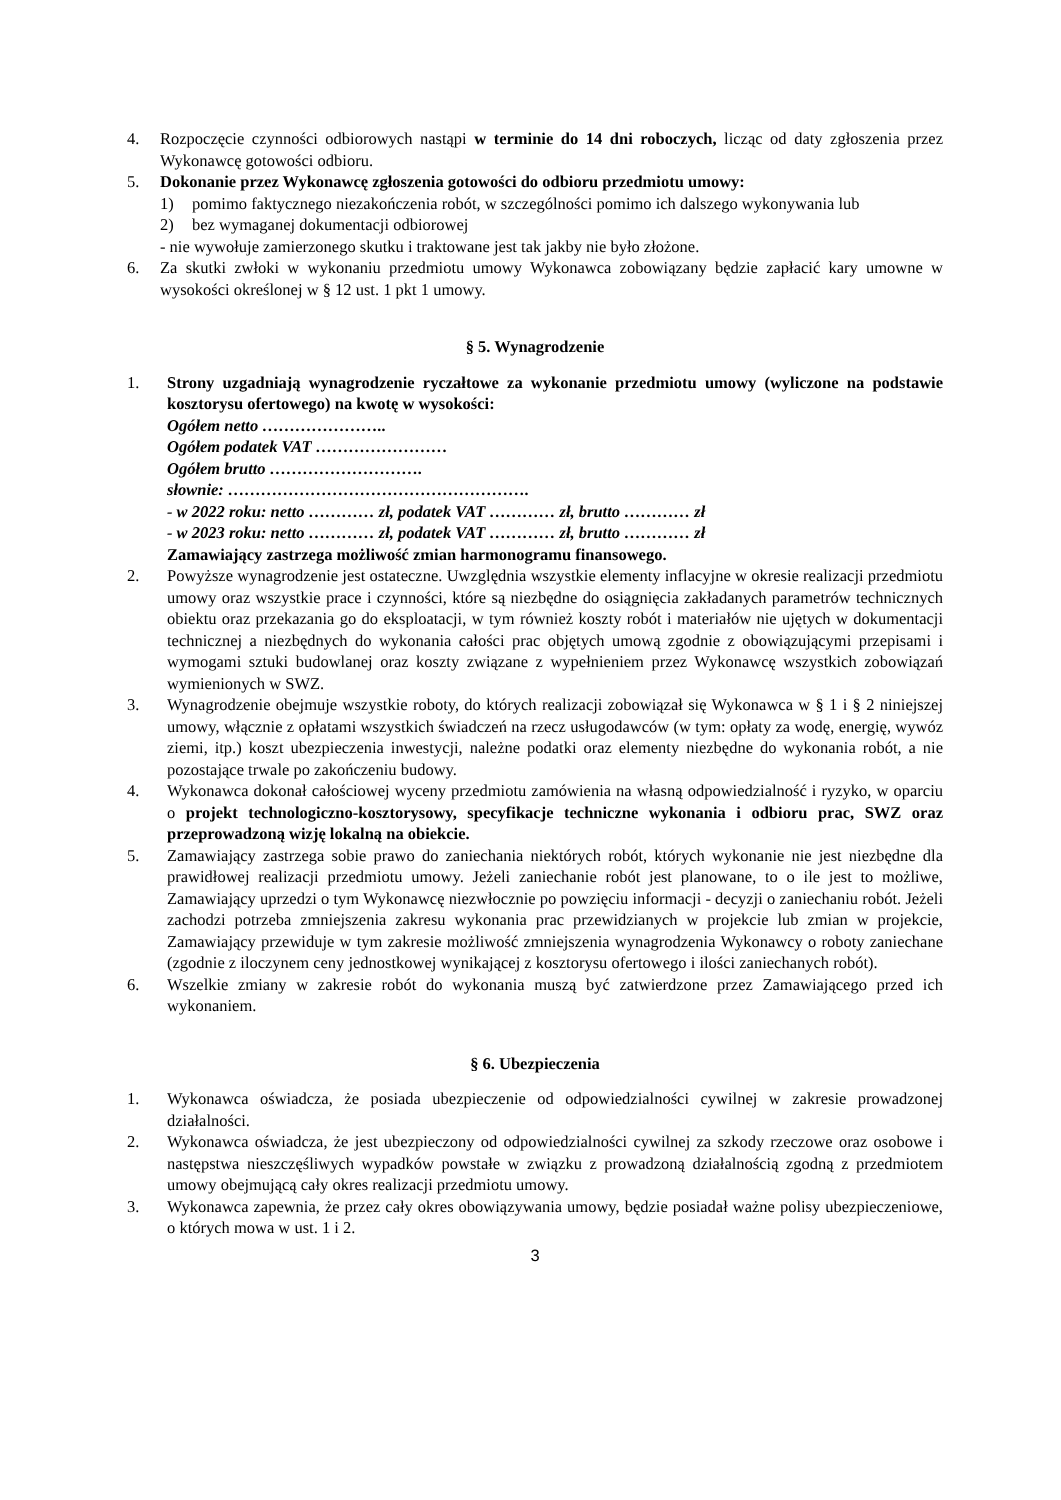4. Rozpoczęcie czynności odbiorowych nastąpi w terminie do 14 dni roboczych, licząc od daty zgłoszenia przez Wykonawcę gotowości odbioru.
5. Dokonanie przez Wykonawcę zgłoszenia gotowości do odbioru przedmiotu umowy:
1) pomimo faktycznego niezakończenia robót, w szczególności pomimo ich dalszego wykonywania lub
2) bez wymaganej dokumentacji odbiorowej
- nie wywołuje zamierzonego skutku i traktowane jest tak jakby nie było złożone.
6. Za skutki zwłoki w wykonaniu przedmiotu umowy Wykonawca zobowiązany będzie zapłacić kary umowne w wysokości określonej w § 12 ust. 1 pkt 1 umowy.
§ 5. Wynagrodzenie
1. Strony uzgadniają wynagrodzenie ryczałtowe za wykonanie przedmiotu umowy (wyliczone na podstawie kosztorysu ofertowego) na kwotę w wysokości:
Ogółem netto …………………..
Ogółem podatek VAT ……………………
Ogółem brutto ……………………….
słownie: ……………………………………………….
- w 2022 roku: netto ………… zł, podatek VAT ………… zł, brutto ………… zł
- w 2023 roku: netto ………… zł, podatek VAT ………… zł, brutto ………… zł
Zamawiający zastrzega możliwość zmian harmonogramu finansowego.
2. Powyższe wynagrodzenie jest ostateczne. Uwzględnia wszystkie elementy inflacyjne w okresie realizacji przedmiotu umowy oraz wszystkie prace i czynności, które są niezbędne do osiągnięcia zakładanych parametrów technicznych obiektu oraz przekazania go do eksploatacji, w tym również koszty robót i materiałów nie ujętych w dokumentacji technicznej a niezbędnych do wykonania całości prac objętych umową zgodnie z obowiązującymi przepisami i wymogami sztuki budowlanej oraz koszty związane z wypełnieniem przez Wykonawcę wszystkich zobowiązań wymienionych w SWZ.
3. Wynagrodzenie obejmuje wszystkie roboty, do których realizacji zobowiązał się Wykonawca w § 1 i § 2 niniejszej umowy, włącznie z opłatami wszystkich świadczeń na rzecz usługodawców (w tym: opłaty za wodę, energię, wywóz ziemi, itp.) koszt ubezpieczenia inwestycji, należne podatki oraz elementy niezbędne do wykonania robót, a nie pozostające trwale po zakończeniu budowy.
4. Wykonawca dokonał całościowej wyceny przedmiotu zamówienia na własną odpowiedzialność i ryzyko, w oparciu o projekt technologiczno-kosztorysowy, specyfikacje techniczne wykonania i odbioru prac, SWZ oraz przeprowadzoną wizję lokalną na obiekcie.
5. Zamawiający zastrzega sobie prawo do zaniechania niektórych robót, których wykonanie nie jest niezbędne dla prawidłowej realizacji przedmiotu umowy. Jeżeli zaniechanie robót jest planowane, to o ile jest to możliwe, Zamawiający uprzedzi o tym Wykonawcę niezwłocznie po powzięciu informacji - decyzji o zaniechaniu robót. Jeżeli zachodzi potrzeba zmniejszenia zakresu wykonania prac przewidzianych w projekcie lub zmian w projekcie, Zamawiający przewiduje w tym zakresie możliwość zmniejszenia wynagrodzenia Wykonawcy o roboty zaniechane (zgodnie z iloczynem ceny jednostkowej wynikającej z kosztorysu ofertowego i ilości zaniechanych robót).
6. Wszelkie zmiany w zakresie robót do wykonania muszą być zatwierdzone przez Zamawiającego przed ich wykonaniem.
§ 6. Ubezpieczenia
1. Wykonawca oświadcza, że posiada ubezpieczenie od odpowiedzialności cywilnej w zakresie prowadzonej działalności.
2. Wykonawca oświadcza, że jest ubezpieczony od odpowiedzialności cywilnej za szkody rzeczowe oraz osobowe i następstwa nieszczęśliwych wypadków powstałe w związku z prowadzoną działalnością zgodną z przedmiotem umowy obejmującą cały okres realizacji przedmiotu umowy.
3. Wykonawca zapewnia, że przez cały okres obowiązywania umowy, będzie posiadał ważne polisy ubezpieczeniowe, o których mowa w ust. 1 i 2.
3